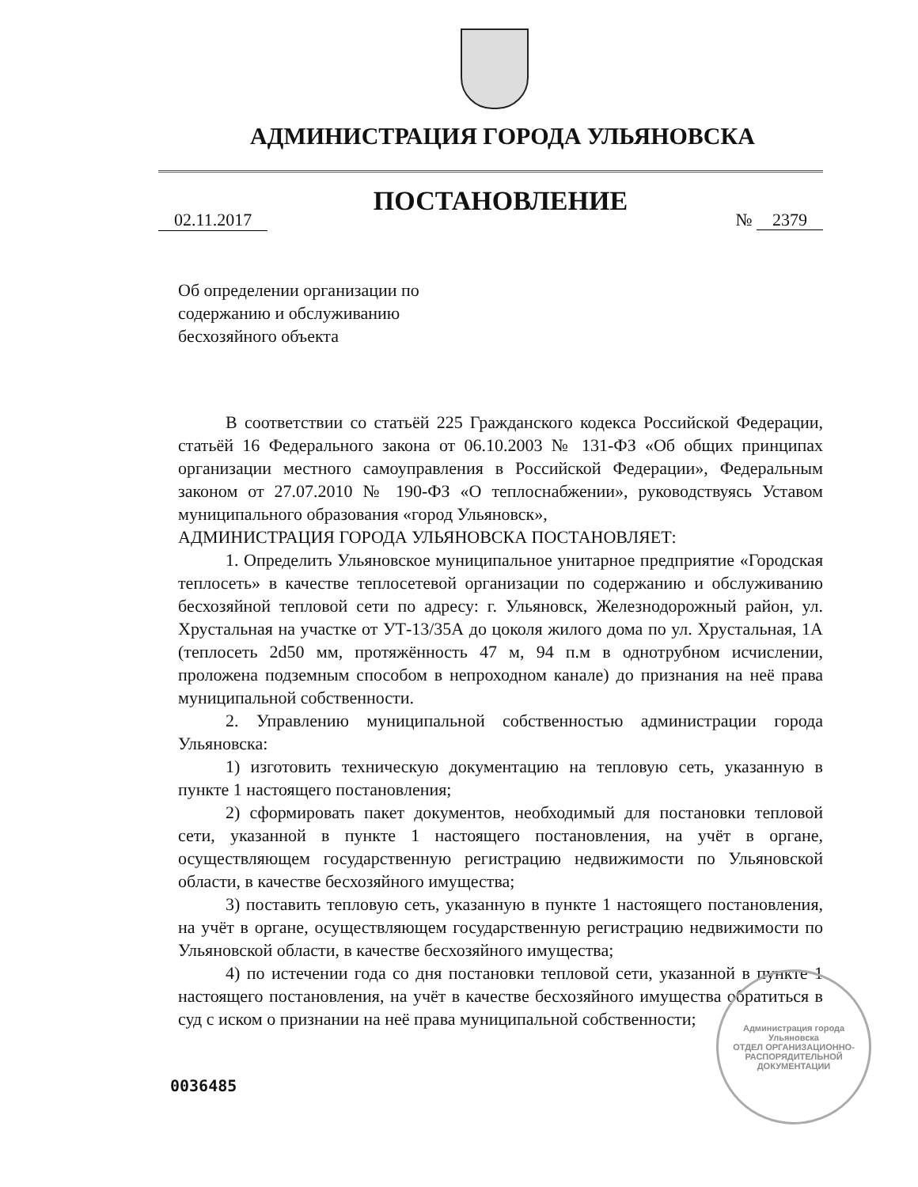АДМИНИСТРАЦИЯ ГОРОДА УЛЬЯНОВСКА
ПОСТАНОВЛЕНИЕ
02.11.2017 № 2379
Об определении организации по содержанию и обслуживанию бесхозяйного объекта
В соответствии со статьёй 225 Гражданского кодекса Российской Федерации, статьёй 16 Федерального закона от 06.10.2003 № 131-ФЗ «Об общих принципах организации местного самоуправления в Российской Федерации», Федеральным законом от 27.07.2010 № 190-ФЗ «О теплоснабжении», руководствуясь Уставом муниципального образования «город Ульяновск»,
АДМИНИСТРАЦИЯ ГОРОДА УЛЬЯНОВСКА ПОСТАНОВЛЯЕТ:
1. Определить Ульяновское муниципальное унитарное предприятие «Городская теплосеть» в качестве теплосетевой организации по содержанию и обслуживанию бесхозяйной тепловой сети по адресу: г. Ульяновск, Железнодорожный район, ул. Хрустальная на участке от УТ-13/35А до цоколя жилого дома по ул. Хрустальная, 1А (теплосеть 2d50 мм, протяжённость 47 м, 94 п.м в однотрубном исчислении, проложена подземным способом в непроходном канале) до признания на неё права муниципальной собственности.
2. Управлению муниципальной собственностью администрации города Ульяновска:
1) изготовить техническую документацию на тепловую сеть, указанную в пункте 1 настоящего постановления;
2) сформировать пакет документов, необходимый для постановки тепловой сети, указанной в пункте 1 настоящего постановления, на учёт в органе, осуществляющем государственную регистрацию недвижимости по Ульяновской области, в качестве бесхозяйного имущества;
3) поставить тепловую сеть, указанную в пункте 1 настоящего постановления, на учёт в органе, осуществляющем государственную регистрацию недвижимости по Ульяновской области, в качестве бесхозяйного имущества;
4) по истечении года со дня постановки тепловой сети, указанной в пункте 1 настоящего постановления, на учёт в качестве бесхозяйного имущества обратиться в суд с иском о признании на неё права муниципальной собственности;
0036485
Администрация города Ульяновска
ОТДЕЛ ОРГАНИЗАЦИОННО-РАСПОРЯДИТЕЛЬНОЙ ДОКУМЕНТАЦИИ